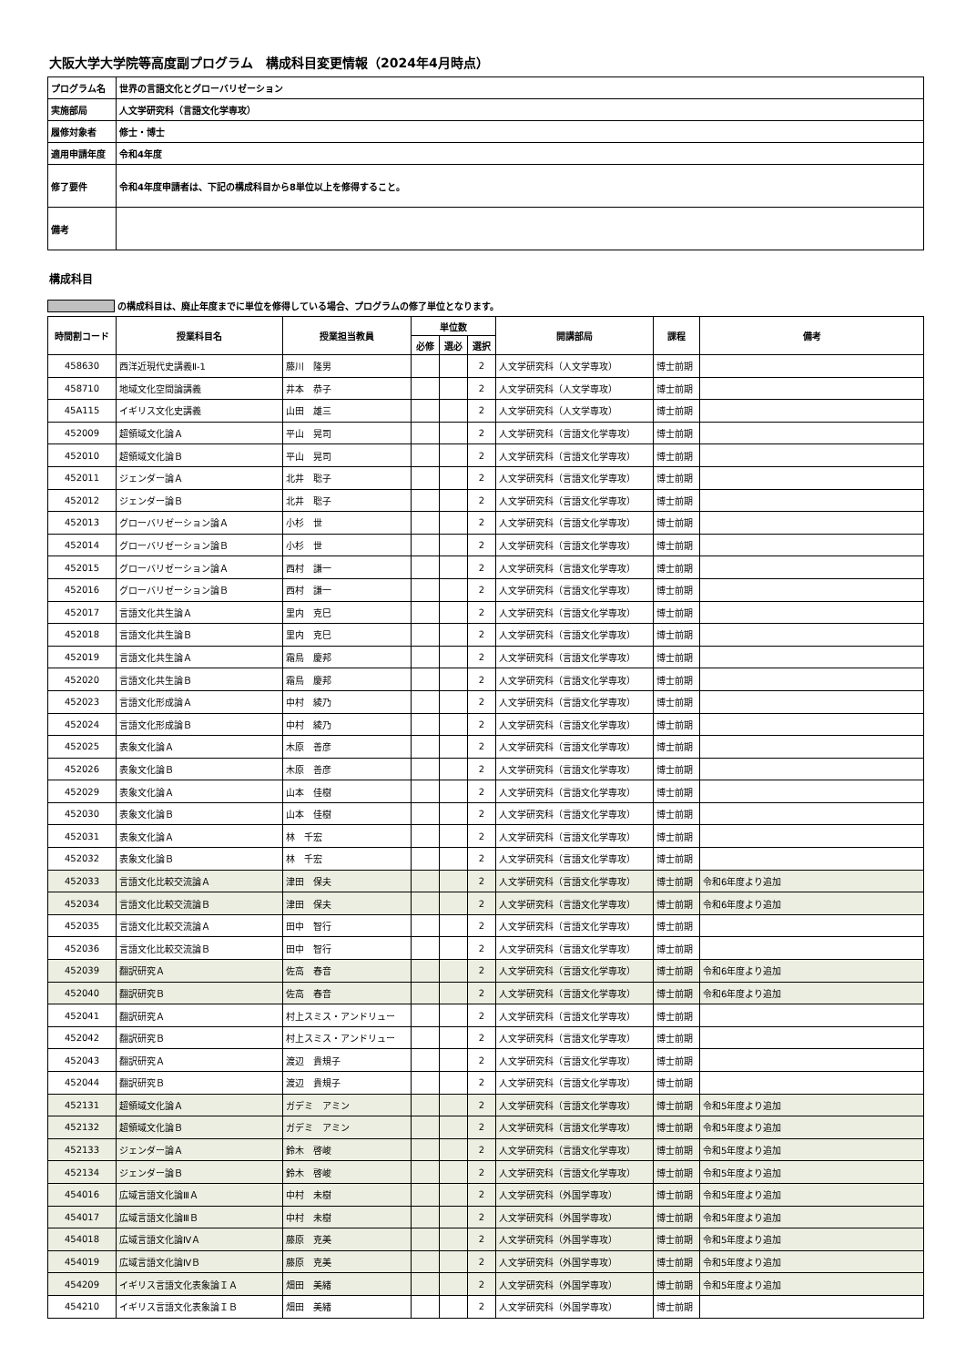大阪大学大学院等高度副プログラム　構成科目変更情報（2024年4月時点）
| プログラム名 | 世界の言語文化とグローバリゼーション |
| 実施部局 | 人文学研究科（言語文化学専攻） |
| 履修対象者 | 修士・博士 |
| 適用申請年度 | 令和4年度 |
| 修了要件 | 令和4年度申請者は、下記の構成科目から8単位以上を修得すること。 |
| 備考 | |
構成科目
の構成科目は、廃止年度までに単位を修得している場合、プログラムの修了単位となります。
| 時間割コード | 授業科目名 | 授業担当教員 | 単位数 | | | 開講部局 | 課程 | 備考 |
| --- | --- | --- | --- | --- | --- | --- | --- | --- |
| | | | 必修 | 選必 | 選択 | | | |
| 458630 | 西洋近現代史講義Ⅱ-1 | 藤川 隆男 | | | 2 | 人文学研究科（人文学専攻） | 博士前期 | |
| 458710 | 地域文化空間論講義 | 井本 恭子 | | | 2 | 人文学研究科（人文学専攻） | 博士前期 | |
| 45A115 | イギリス文化史講義 | 山田 雄三 | | | 2 | 人文学研究科（人文学専攻） | 博士前期 | |
| 452009 | 超領域文化論Ａ | 平山 晃司 | | | 2 | 人文学研究科（言語文化学専攻） | 博士前期 | |
| 452010 | 超領域文化論Ｂ | 平山 晃司 | | | 2 | 人文学研究科（言語文化学専攻） | 博士前期 | |
| 452011 | ジェンダー論Ａ | 北井 聡子 | | | 2 | 人文学研究科（言語文化学専攻） | 博士前期 | |
| 452012 | ジェンダー論Ｂ | 北井 聡子 | | | 2 | 人文学研究科（言語文化学専攻） | 博士前期 | |
| 452013 | グローバリゼーション論Ａ | 小杉 世 | | | 2 | 人文学研究科（言語文化学専攻） | 博士前期 | |
| 452014 | グローバリゼーション論Ｂ | 小杉 世 | | | 2 | 人文学研究科（言語文化学専攻） | 博士前期 | |
| 452015 | グローバリゼーション論Ａ | 西村 謙一 | | | 2 | 人文学研究科（言語文化学専攻） | 博士前期 | |
| 452016 | グローバリゼーション論Ｂ | 西村 謙一 | | | 2 | 人文学研究科（言語文化学専攻） | 博士前期 | |
| 452017 | 言語文化共生論Ａ | 里内 克巳 | | | 2 | 人文学研究科（言語文化学専攻） | 博士前期 | |
| 452018 | 言語文化共生論Ｂ | 里内 克巳 | | | 2 | 人文学研究科（言語文化学専攻） | 博士前期 | |
| 452019 | 言語文化共生論Ａ | 霜鳥 慶邦 | | | 2 | 人文学研究科（言語文化学専攻） | 博士前期 | |
| 452020 | 言語文化共生論Ｂ | 霜鳥 慶邦 | | | 2 | 人文学研究科（言語文化学専攻） | 博士前期 | |
| 452023 | 言語文化形成論Ａ | 中村 綾乃 | | | 2 | 人文学研究科（言語文化学専攻） | 博士前期 | |
| 452024 | 言語文化形成論Ｂ | 中村 綾乃 | | | 2 | 人文学研究科（言語文化学専攻） | 博士前期 | |
| 452025 | 表象文化論Ａ | 木原 善彦 | | | 2 | 人文学研究科（言語文化学専攻） | 博士前期 | |
| 452026 | 表象文化論Ｂ | 木原 善彦 | | | 2 | 人文学研究科（言語文化学専攻） | 博士前期 | |
| 452029 | 表象文化論Ａ | 山本 佳樹 | | | 2 | 人文学研究科（言語文化学専攻） | 博士前期 | |
| 452030 | 表象文化論Ｂ | 山本 佳樹 | | | 2 | 人文学研究科（言語文化学専攻） | 博士前期 | |
| 452031 | 表象文化論Ａ | 林 千宏 | | | 2 | 人文学研究科（言語文化学専攻） | 博士前期 | |
| 452032 | 表象文化論Ｂ | 林 千宏 | | | 2 | 人文学研究科（言語文化学専攻） | 博士前期 | |
| 452033 | 言語文化比較交流論Ａ | 津田 保夫 | | | 2 | 人文学研究科（言語文化学専攻） | 博士前期 | 令和6年度より追加 |
| 452034 | 言語文化比較交流論Ｂ | 津田 保夫 | | | 2 | 人文学研究科（言語文化学専攻） | 博士前期 | 令和6年度より追加 |
| 452035 | 言語文化比較交流論Ａ | 田中 智行 | | | 2 | 人文学研究科（言語文化学専攻） | 博士前期 | |
| 452036 | 言語文化比較交流論Ｂ | 田中 智行 | | | 2 | 人文学研究科（言語文化学専攻） | 博士前期 | |
| 452039 | 翻訳研究Ａ | 佐高 春音 | | | 2 | 人文学研究科（言語文化学専攻） | 博士前期 | 令和6年度より追加 |
| 452040 | 翻訳研究Ｂ | 佐高 春音 | | | 2 | 人文学研究科（言語文化学専攻） | 博士前期 | 令和6年度より追加 |
| 452041 | 翻訳研究Ａ | 村上スミス・アンドリュー | | | 2 | 人文学研究科（言語文化学専攻） | 博士前期 | |
| 452042 | 翻訳研究Ｂ | 村上スミス・アンドリュー | | | 2 | 人文学研究科（言語文化学専攻） | 博士前期 | |
| 452043 | 翻訳研究Ａ | 渡辺 貴規子 | | | 2 | 人文学研究科（言語文化学専攻） | 博士前期 | |
| 452044 | 翻訳研究Ｂ | 渡辺 貴規子 | | | 2 | 人文学研究科（言語文化学専攻） | 博士前期 | |
| 452131 | 超領域文化論Ａ | ガデミ アミン | | | 2 | 人文学研究科（言語文化学専攻） | 博士前期 | 令和5年度より追加 |
| 452132 | 超領域文化論Ｂ | ガデミ アミン | | | 2 | 人文学研究科（言語文化学専攻） | 博士前期 | 令和5年度より追加 |
| 452133 | ジェンダー論Ａ | 鈴木 啓峻 | | | 2 | 人文学研究科（言語文化学専攻） | 博士前期 | 令和5年度より追加 |
| 452134 | ジェンダー論Ｂ | 鈴木 啓峻 | | | 2 | 人文学研究科（言語文化学専攻） | 博士前期 | 令和5年度より追加 |
| 454016 | 広域言語文化論ⅢＡ | 中村 未樹 | | | 2 | 人文学研究科（外国学専攻） | 博士前期 | 令和5年度より追加 |
| 454017 | 広域言語文化論ⅢＢ | 中村 未樹 | | | 2 | 人文学研究科（外国学専攻） | 博士前期 | 令和5年度より追加 |
| 454018 | 広域言語文化論ⅣＡ | 藤原 克美 | | | 2 | 人文学研究科（外国学専攻） | 博士前期 | 令和5年度より追加 |
| 454019 | 広域言語文化論ⅣＢ | 藤原 克美 | | | 2 | 人文学研究科（外国学専攻） | 博士前期 | 令和5年度より追加 |
| 454209 | イギリス言語文化表象論ＩＡ | 畑田 美緒 | | | 2 | 人文学研究科（外国学専攻） | 博士前期 | 令和5年度より追加 |
| 454210 | イギリス言語文化表象論ＩＢ | 畑田 美緒 | | | 2 | 人文学研究科（外国学専攻） | 博士前期 | |